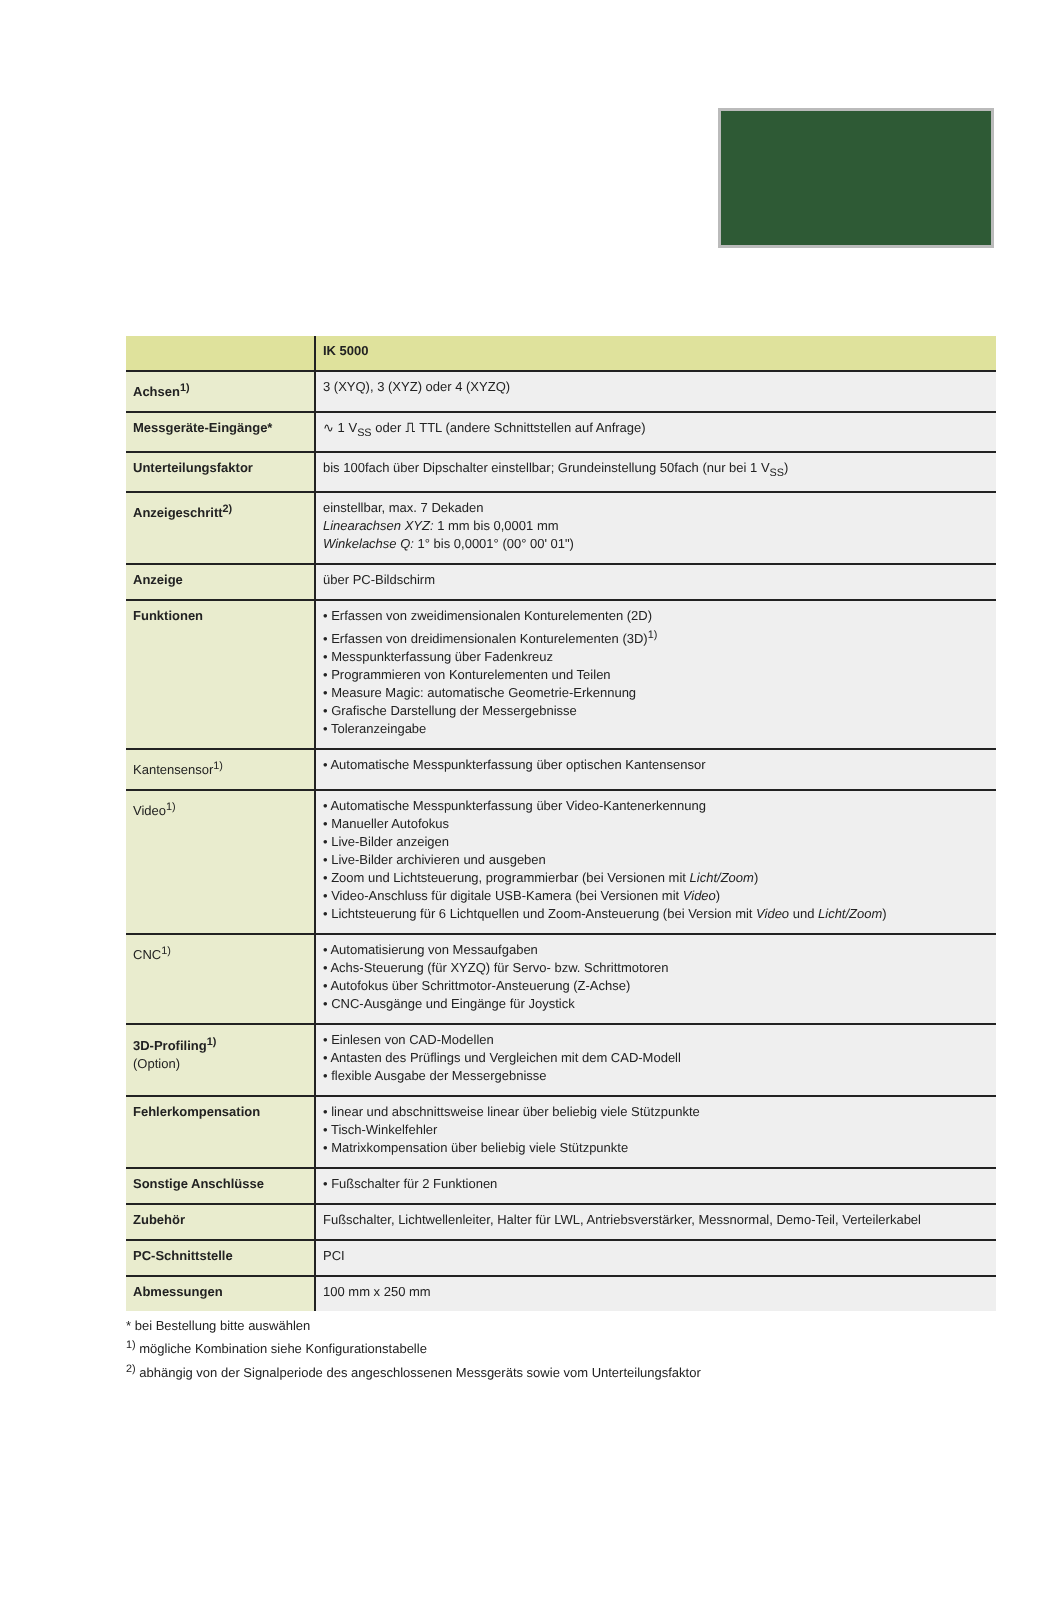| | IK 5000 |
| --- | --- |
| Achsen<sup>1)</sup> | 3 (XYQ), 3 (XYZ) oder 4 (XYZQ) |
| Messgeräte-Eingänge* | ∿ 1 V<sub>SS</sub> oder ⎍ TTL (andere Schnittstellen auf Anfrage) |
| Unterteilungsfaktor | bis 100fach über Dipschalter einstellbar; Grundeinstellung 50fach (nur bei 1 V<sub>SS</sub>) |
| Anzeigeschritt<sup>2)</sup> | einstellbar, max. 7 Dekaden Linearachsen XYZ: 1 mm bis 0,0001 mm Winkelachse Q: 1° bis 0,0001° (00° 00' 01") |
| Anzeige | über PC-Bildschirm |
| Funktionen | • Erfassen von zweidimensionalen Konturelementen (2D) • Erfassen von dreidimensionalen Konturelementen (3D)<sup>1)</sup> • Messpunkterfassung über Fadenkreuz • Programmieren von Konturelementen und Teilen • Measure Magic: automatische Geometrie-Erkennung • Grafische Darstellung der Messergebnisse • Toleranzeingabe |
| Kantensensor<sup>1)</sup> | • Automatische Messpunkterfassung über optischen Kantensensor |
| Video<sup>1)</sup> | • Automatische Messpunkterfassung über Video-Kantenerkennung • Manueller Autofokus • Live-Bilder anzeigen • Live-Bilder archivieren und ausgeben • Zoom und Lichtsteuerung, programmierbar (bei Versionen mit Licht/Zoom ) • Video-Anschluss für digitale USB-Kamera (bei Versionen mit Video ) • Lichtsteuerung für 6 Lichtquellen und Zoom-Ansteuerung (bei Version mit Video und Licht/Zoom ) |
| CNC<sup>1)</sup> | • Automatisierung von Messaufgaben • Achs-Steuerung (für XYZQ) für Servo- bzw. Schrittmotoren • Autofokus über Schrittmotor-Ansteuerung (Z-Achse) • CNC-Ausgänge und Eingänge für Joystick |
| 3D-Profiling<sup>1)</sup> (Option) | • Einlesen von CAD-Modellen • Antasten des Prüflings und Vergleichen mit dem CAD-Modell • flexible Ausgabe der Messergebnisse |
| Fehlerkompensation | • linear und abschnittsweise linear über beliebig viele Stützpunkte • Tisch-Winkelfehler • Matrixkompensation über beliebig viele Stützpunkte |
| Sonstige Anschlüsse | • Fußschalter für 2 Funktionen |
| Zubehör | Fußschalter, Lichtwellenleiter, Halter für LWL, Antriebsverstärker, Messnormal, Demo-Teil, Verteilerkabel |
| PC-Schnittstelle | PCI |
| Abmessungen | 100 mm x 250 mm |
* bei Bestellung bitte auswählen
<sup>1)</sup> mögliche Kombination siehe Konfigurationstabelle
<sup>2)</sup> abhängig von der Signalperiode des angeschlossenen Messgeräts sowie vom Unterteilungsfaktor